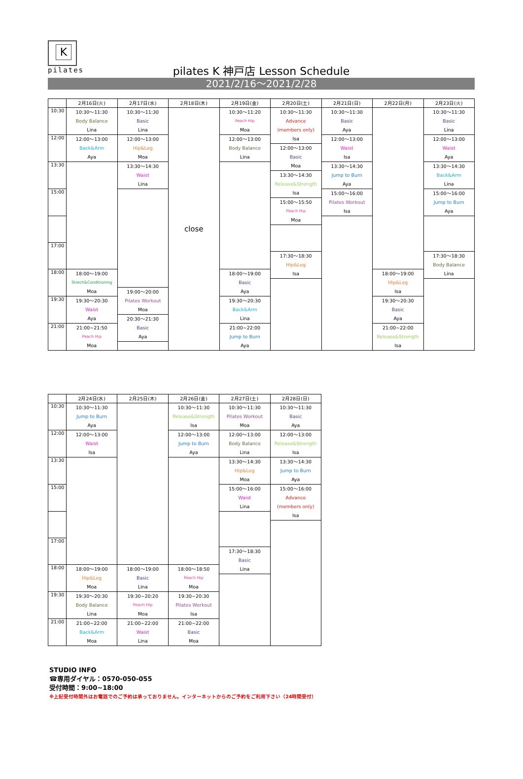K
pilates
pilates K 神戸店 Lesson Schedule
2021/2/16～2021/2/28
| | 2月16日(火) | 2月17日(水) | 2月18日(木) | 2月19日(金) | 2月20日(土) | 2月21日(日) | 2月22日(月) | 2月23日(火) |
| --- | --- | --- | --- | --- | --- | --- | --- | --- |
| 10:30 | 10:30～11:30 Body Balance Lina | 10:30～11:30 Basic Lina | close | 10:30～11:20 Peach Hip Moa | 10:30～11:30 Advance (members only) Isa | 10:30～11:30 Basic Aya | | 10:30～11:30 Basic Lina |
| 12:00 | 12:00～13:00 Back&Arm Aya | 12:00～13:00 Hip&Leg Moa | | 12:00～13:00 Body Balance Lina | | 12:00～13:00 Waist Isa | | 12:00～13:00 Waist Aya |
| | | | | | 12:00～13:00 Basic Moa | | | |
| 13:30 | | 13:30～14:30 Waist Lina | | | | 13:30～14:30 Jump to Burn Aya | | 13:30～14:30 Back&Arm Lina |
| | | | | | 13:30～14:30 Release&Strength Isa | | | |
| 15:00 | | | | | | 15:00～16:00 Pilates Workout Isa | | 15:00～16:00 Jump to Burn Aya |
| | | | | | 15:00～15:50 Peach Hip Moa | | | |
| 17:00 | | | | | | | | |
| | | | | | 17:30～18:30 Hip&Leg Isa | | | 17:30～18:30 Body Balance Lina |
| 18:00 | 18:00～19:00 Strech&Conditioning Moa | | | 18:00～19:00 Basic Aya | | | 18:00～19:00 Hip&Leg Isa | |
| | | 19:00～20:00 Pilates Workout Moa | | | | | | |
| 19:30 | 19:30～20:30 Waist Aya | | | 19:30～20:30 Back&Arm Lina | | | 19:30～20:30 Basic Aya | |
| | | 20:30～21:30 Basic Aya | | | | | | |
| 21:00 | 21:00~21:50 Peach Hip Moa | | | 21:00~22:00 Jump to Burn Aya | | | 21:00~22:00 Release&Strength Isa | |
| | 2月24日(水) | 2月25日(木) | 2月26日(金) | 2月27日(土) | 2月28日(日) |
| --- | --- | --- | --- | --- | --- |
| 10:30 | 10:30～11:30 Jump to Burn Aya | | 10:30～11:30 Release&Strength Isa | 10:30～11:30 Pilates Workout Moa | 10:30～11:30 Basic Aya |
| 12:00 | 12:00～13:00 Waist Isa | | 12:00～13:00 Jump to Burn Aya | 12:00～13:00 Body Balance Lina | 12:00～13:00 Release&Strength Isa |
| 13:30 | | | | 13:30～14:30 Hip&Leg Moa | 13:30～14:30 Jump to Burn Aya |
| 15:00 | | | | 15:00～16:00 Waist Lina | 15:00～16:00 Advance (members only) Isa |
| 17:00 | | | | | |
| | | | | 17:30～18:30 Basic Lina | |
| 18:00 | 18:00～19:00 Hip&Leg Moa | 18:00～19:00 Basic Lina | 18:00～18:50 Peach Hip Moa | | |
| 19:30 | 19:30～20:30 Body Balance Lina | 19:30~20:20 Peach Hip Moa | 19:30~20:30 Pilates Workout Isa | | |
| 21:00 | 21:00~22:00 Back&Arm Moa | 21:00~22:00 Waist Lina | 21:00~22:00 Basic Moa | | |
STUDIO INFO
☎専用ダイヤル：0570-050-055
受付時間：9:00~18:00
※上記受付時間外はお電話でのご予約は承っておりません。インターネットからのご予約をご利用下さい（24時間受付）